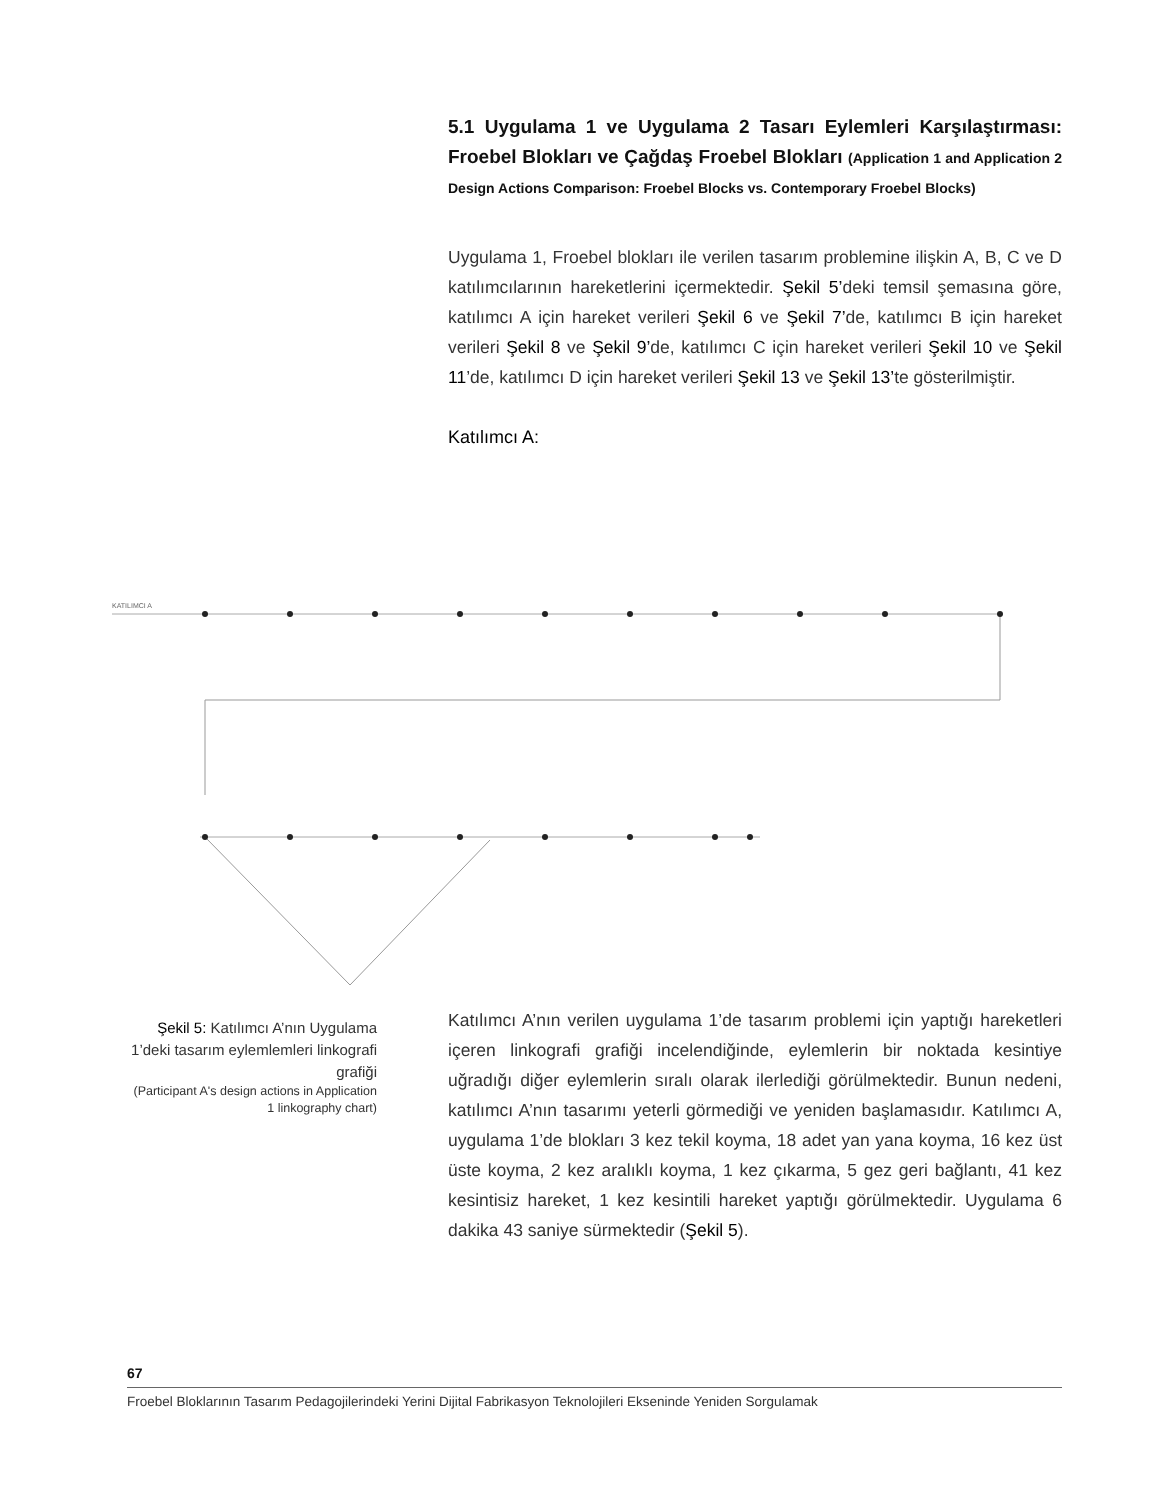5.1 Uygulama 1 ve Uygulama 2 Tasarı Eylemleri Karşılaştırması: Froebel Blokları ve Çağdaş Froebel Blokları (Application 1 and Application 2 Design Actions Comparison: Froebel Blocks vs. Contemporary Froebel Blocks)
Uygulama 1, Froebel blokları ile verilen tasarım problemine ilişkin A, B, C ve D katılımcılarının hareketlerini içermektedir. Şekil 5’deki temsil şemasına göre, katılımcı A için hareket verileri Şekil 6 ve Şekil 7’de, katılımcı B için hareket verileri Şekil 8 ve Şekil 9’de, katılımcı C için hareket verileri Şekil 10 ve Şekil 11’de, katılımcı D için hareket verileri Şekil 13 ve Şekil 13’te gösterilmiştir.
Katılımcı A:
KATILIMCI A
Şekil 5: Katılımcı A’nın Uygulama 1’deki tasarım eylemlemleri linkografi grafiği
(Participant A's design actions in Application 1 linkography chart)
Katılımcı A’nın verilen uygulama 1’de tasarım problemi için yaptığı hareketleri içeren linkografi grafiği incelendiğinde, eylemlerin bir noktada kesintiye uğradığı diğer eylemlerin sıralı olarak ilerlediği görülmektedir. Bunun nedeni, katılımcı A’nın tasarımı yeterli görmediği ve yeniden başlamasıdır. Katılımcı A, uygulama 1’de blokları 3 kez tekil koyma, 18 adet yan yana koyma, 16 kez üst üste koyma, 2 kez aralıklı koyma, 1 kez çıkarma, 5 gez geri bağlantı, 41 kez kesintisiz hareket, 1 kez kesintili hareket yaptığı görülmektedir. Uygulama 6 dakika 43 saniye sürmektedir (Şekil 5).
67
Froebel Bloklarının Tasarım Pedagojilerindeki Yerini Dijital Fabrikasyon Teknolojileri Ekseninde Yeniden Sorgulamak